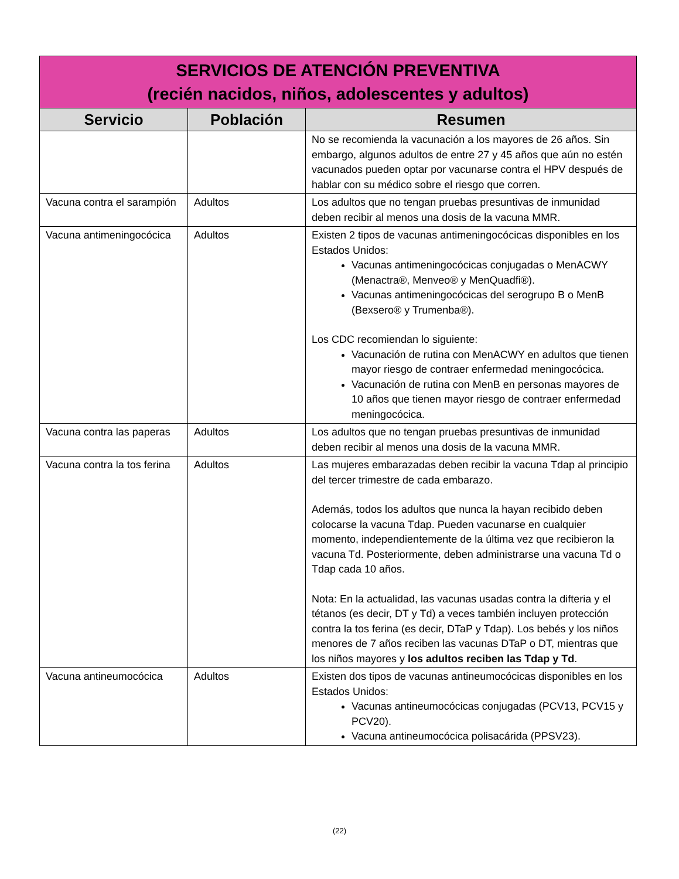| SERVICIOS DE ATENCIÓN PREVENTIVA (recién nacidos, niños, adolescentes y adultos) | | |
| Servicio | Población | Resumen |
| | | No se recomienda la vacunación a los mayores de 26 años. Sin embargo, algunos adultos de entre 27 y 45 años que aún no estén vacunados pueden optar por vacunarse contra el HPV después de hablar con su médico sobre el riesgo que corren. |
| Vacuna contra el sarampión | Adultos | Los adultos que no tengan pruebas presuntivas de inmunidad deben recibir al menos una dosis de la vacuna MMR. |
| Vacuna antimeningocócica | Adultos | Existen 2 tipos de vacunas antimeningocócicas disponibles en los Estados Unidos: Vacunas antimeningocócicas conjugadas o MenACWY (Menactra®, Menveo® y MenQuadfi®). Vacunas antimeningocócicas del serogrupo B o MenB (Bexsero® y Trumenba®). Los CDC recomiendan lo siguiente: Vacunación de rutina con MenACWY en adultos que tienen mayor riesgo de contraer enfermedad meningocócica. Vacunación de rutina con MenB en personas mayores de 10 años que tienen mayor riesgo de contraer enfermedad meningocócica. |
| Vacuna contra las paperas | Adultos | Los adultos que no tengan pruebas presuntivas de inmunidad deben recibir al menos una dosis de la vacuna MMR. |
| Vacuna contra la tos ferina | Adultos | Las mujeres embarazadas deben recibir la vacuna Tdap al principio del tercer trimestre de cada embarazo. Además, todos los adultos que nunca la hayan recibido deben colocarse la vacuna Tdap. Pueden vacunarse en cualquier momento, independientemente de la última vez que recibieron la vacuna Td. Posteriormente, deben administrarse una vacuna Td o Tdap cada 10 años. Nota: En la actualidad, las vacunas usadas contra la difteria y el tétanos (es decir, DT y Td) a veces también incluyen protección contra la tos ferina (es decir, DTaP y Tdap). Los bebés y los niños menores de 7 años reciben las vacunas DTaP o DT, mientras que los niños mayores y los adultos reciben las Tdap y Td . |
| Vacuna antineumocócica | Adultos | Existen dos tipos de vacunas antineumocócicas disponibles en los Estados Unidos: Vacunas antineumocócicas conjugadas (PCV13, PCV15 y PCV20). Vacuna antineumocócica polisacárida (PPSV23). |
(22)